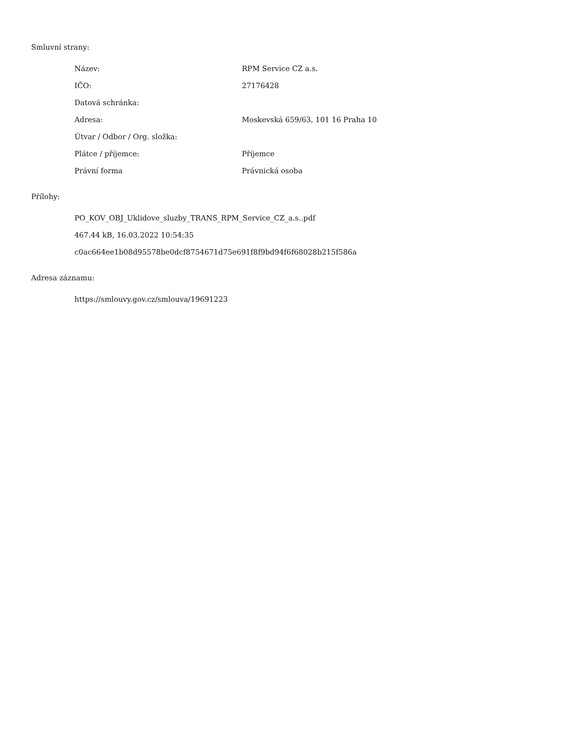Smluvní strany:
| Název: | RPM Service CZ a.s. |
| IČO: | 27176428 |
| Datová schránka: | |
| Adresa: | Moskevská 659/63, 101 16 Praha 10 |
| Útvar / Odbor / Org. složka: | |
| Plátce / příjemce: | Příjemce |
| Právní forma | Právnická osoba |
Přílohy:
PO_KOV_OBJ_Uklidove_sluzby_TRANS_RPM_Service_CZ_a.s..pdf
467.44 kB, 16.03.2022 10:54:35
c0ac664ee1b08d95578be0dcf8754671d75e691f8f9bd94f6f68028b215f586a
Adresa záznamu:
https://smlouvy.gov.cz/smlouva/19691223